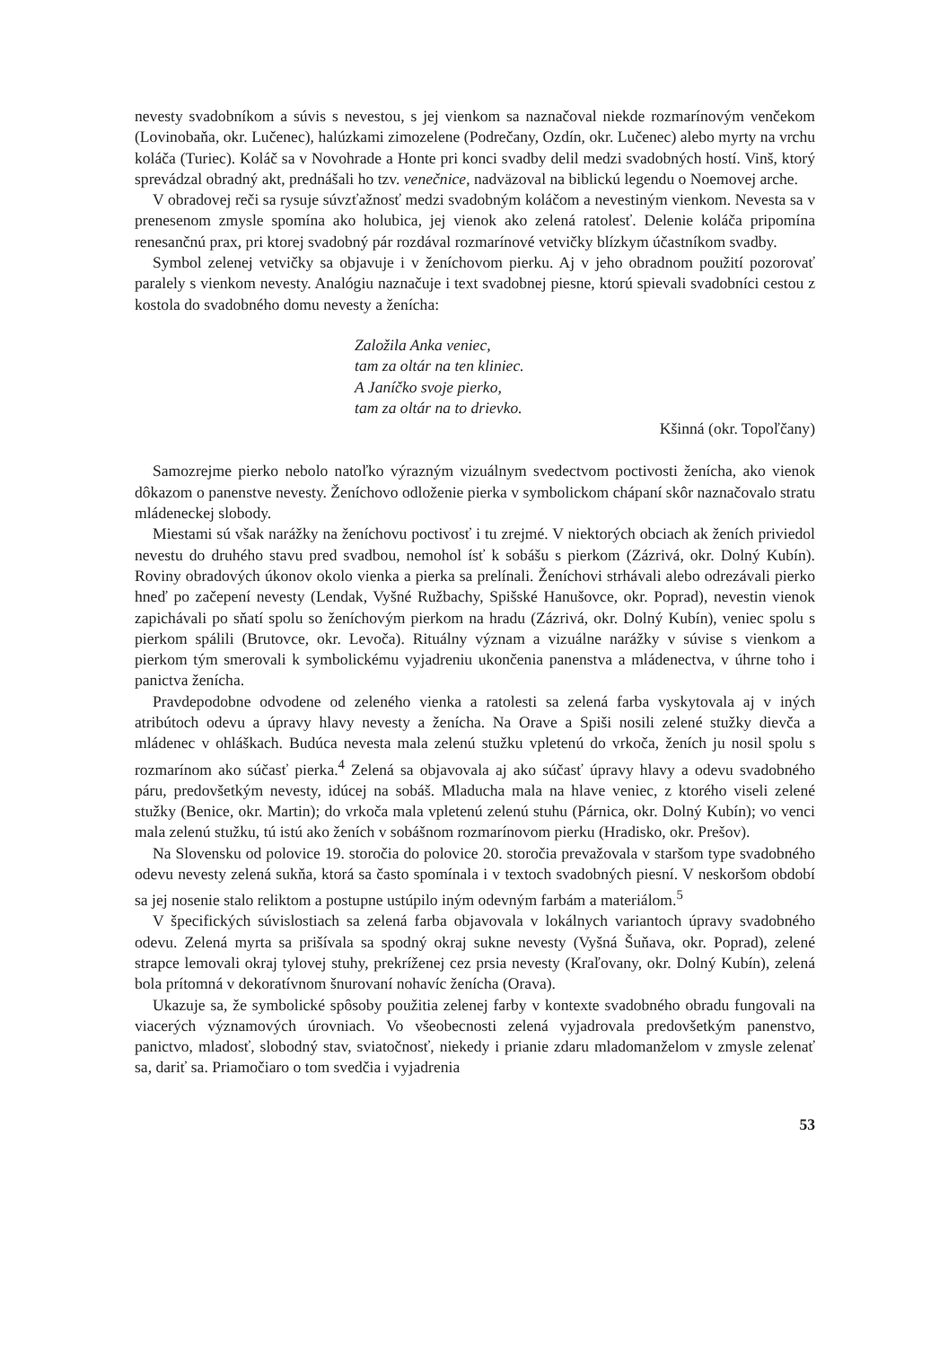nevesty svadobníkom a súvis s nevestou, s jej vienkom sa naznačoval niekde rozmarínovým venčekom (Lovinobaňa, okr. Lučenec), halúzkami zimozelene (Podrečany, Ozdín, okr. Lučenec) alebo myrty na vrchu koláča (Turiec). Koláč sa v Novohrade a Honte pri konci svadby delil medzi svadobných hostí. Vinš, ktorý sprevádzal obradný akt, prednášali ho tzv. venečnice, nadväzoval na biblickú legendu o Noemovej arche.
V obradovej reči sa rysuje súvzťažnosť medzi svadobným koláčom a nevestiným vienkom. Nevesta sa v prenesenom zmysle spomína ako holubica, jej vienok ako zelená ratolesť. Delenie koláča pripomína renesančnú prax, pri ktorej svadobný pár rozdával rozmarínové vetvičky blízkym účastníkom svadby.
Symbol zelenej vetvičky sa objavuje i v ženíchovom pierku. Aj v jeho obradnom použití pozorovať paralely s vienkom nevesty. Analógiu naznačuje i text svadobnej piesne, ktorú spievali svadobníci cestou z kostola do svadobného domu nevesty a ženícha:
Založila Anka veniec,
tam za oltár na ten kliniec.
A Janíčko svoje pierko,
tam za oltár na to drievko.
Kšinná (okr. Topoľčany)
Samozrejme pierko nebolo natoľko výrazným vizuálnym svedectvom poctivosti ženícha, ako vienok dôkazom o panenstve nevesty. Ženíchovo odloženie pierka v symbolickom chápaní skôr naznačovalo stratu mládeneckej slobody.
Miestami sú však narážky na ženíchovu poctivosť i tu zrejmé. V niektorých obciach ak ženích priviedol nevestu do druhého stavu pred svadbou, nemohol ísť k sobášu s pierkom (Zázrivá, okr. Dolný Kubín). Roviny obradových úkonov okolo vienka a pierka sa prelínali. Ženíchovi strhávali alebo odrezávali pierko hneď po začepení nevesty (Lendak, Vyšné Ružbachy, Spišské Hanušovce, okr. Poprad), nevestin vienok zapichávali po sňatí spolu so ženíchovým pierkom na hradu (Zázrivá, okr. Dolný Kubín), veniec spolu s pierkom spálili (Brutovce, okr. Levoča). Rituálny význam a vizuálne narážky v súvise s vienkom a pierkom tým smerovali k symbolickému vyjadreniu ukončenia panenstva a mládenectva, v úhrne toho i panictva ženícha.
Pravdepodobne odvodene od zeleného vienka a ratolesti sa zelená farba vyskytovala aj v iných atribútoch odevu a úpravy hlavy nevesty a ženícha. Na Orave a Spiši nosili zelené stužky dievča a mládenec v ohláškach. Budúca nevesta mala zelenú stužku vpletenú do vrkoča, ženích ju nosil spolu s rozmarínom ako súčasť pierka.<sup>4</sup> Zelená sa objavovala aj ako súčasť úpravy hlavy a odevu svadobného páru, predovšetkým nevesty, idúcej na sobáš. Mladucha mala na hlave veniec, z ktorého viseli zelené stužky (Benice, okr. Martin); do vrkoča mala vpletenú zelenú stuhu (Párnica, okr. Dolný Kubín); vo venci mala zelenú stužku, tú istú ako ženích v sobášnom rozmarínovom pierku (Hradisko, okr. Prešov).
Na Slovensku od polovice 19. storočia do polovice 20. storočia prevažovala v staršom type svadobného odevu nevesty zelená sukňa, ktorá sa často spomínala i v textoch svadobných piesní. V neskoršom období sa jej nosenie stalo reliktom a postupne ustúpilo iným odevným farbám a materiálom.<sup>5</sup>
V špecifických súvislostiach sa zelená farba objavovala v lokálnych variantoch úpravy svadobného odevu. Zelená myrta sa prišívala sa spodný okraj sukne nevesty (Vyšná Šuňava, okr. Poprad), zelené strapce lemovali okraj tylovej stuhy, prekríženej cez prsia nevesty (Kraľovany, okr. Dolný Kubín), zelená bola prítomná v dekoratívnom šnurovaní nohavíc ženícha (Orava).
Ukazuje sa, že symbolické spôsoby použitia zelenej farby v kontexte svadobného obradu fungovali na viacerých významových úrovniach. Vo všeobecnosti zelená vyjadrovala predovšetkým panenstvo, panictvo, mladosť, slobodný stav, sviatočnosť, niekedy i prianie zdaru mladomanželom v zmysle zelenať sa, dariť sa. Priamočiaro o tom svedčia i vyjadrenia
53